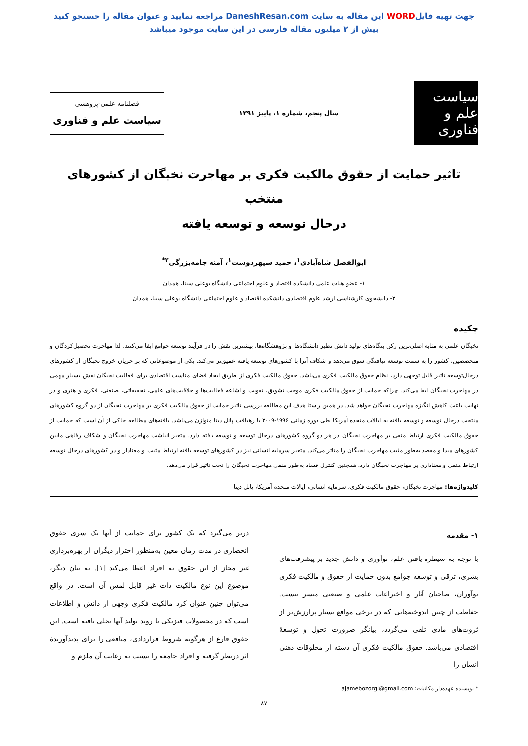جهت تهیه فایلWORD این مقاله به سایت DaneshResan.com مراجعه نمایید و عنوان مقاله را جستجو کنید
بیش از ۲ میلیون مقاله فارسی در این سایت موجود میباشد
سیاست علم و فناوری
سال پنجم، شماره ۱، پاییز ۱۳۹۱
فصلنامه علمی-پژوهشی
سیاست علم و فناوری
تاثیر حمایت از حقوق مالکیت فکری بر مهاجرت نخبگان از کشورهای منتخب
درحال توسعه و توسعه یافته
ابوالفضل شاه‌آبادی<sup>۱</sup>، حمید سپهردوست<sup>۱</sup>، آمنه جامه‌بزرگی<sup>۲*</sup>
۱- عضو هیات علمی دانشکده اقتصاد و علوم اجتماعی دانشگاه بوعلی سینا، همدان
۲- دانشجوی کارشناسی ارشد علوم اقتصادی دانشکده اقتصاد و علوم اجتماعی دانشگاه بوعلی سینا، همدان
چکیده
نخبگان علمی به مثابه اصلی‌ترین رکن بنگاه‌های تولید دانش نظیر دانشگاه‌ها و پژوهشگاه‌ها، بیشترین نقش را در فرآیند توسعه جوامع ایفا می‌کنند. لذا مهاجرت تحصیل‌کردگان و متخصصین، کشور را به سمت توسعه نیافتگی سوق می‌دهد و شکاف آنرا با کشورهای توسعه یافته عمیق‌تر می‌کند. یکی از موضوعاتی که بر جریان خروج نخبگان از کشورهای درحال‌توسعه تاثیر قابل توجهی دارد، نظام حقوق مالکیت فکری می‌باشد. حقوق مالکیت فکری از طریق ایجاد فضای مناسب اقتصادی برای فعالیت نخبگان نقش بسیار مهمی در مهاجرت نخبگان ایفا می‌کند. چراکه حمایت از حقوق مالکیت فکری موجب تشویق، تقویت و اشاعه فعالیت‌ها و خلاقیت‌های علمی، تحقیقاتی، صنعتی، فکری و هنری و در نهایت باعث کاهش انگیزه مهاجرت نخبگان خواهد شد. در همین راستا هدف این مطالعه بررسی تاثیر حمایت از حقوق مالکیت فکری بر مهاجرت نخبگان از دو گروه کشورهای منتخب درحال توسعه و توسعه یافته به ایالات متحده آمریکا طی دوره زمانی ۱۹۹۶-۲۰۰۹ با رهیافت پانل دیتا متوازن می‌باشد. یافته‌های مطالعه حاکی از آن است که حمایت از حقوق مالکیت فکری ارتباط منفی بر مهاجرت نخبگان در هر دو گروه کشورهای درحال توسعه و توسعه یافته دارد. متغیر انباشت مهاجرت نخبگان و شکاف رفاهی مابین کشورهای مبدا و مقصد به‌طور مثبت مهاجرت نخبگان را متاثر می‌کند. متغیر سرمایه انسانی نیز در کشورهای توسعه یافته ارتباط مثبت و معنادار و در کشورهای درحال توسعه ارتباط منفی و معناداری بر مهاجرت نخبگان دارد. همچنین کنترل فساد به‌طور منفی مهاجرت نخبگان را تحت تاثیر قرار می‌دهد.
کلیدواژه‌ها: مهاجرت نخبگان، حقوق مالکیت فکری، سرمایه انسانی، ایالات متحده آمریکا، پانل دیتا
۱- مقدمه
با توجه به سیطره یافتن علم، نوآوری و دانش جدید بر پیشرفت‌های بشری، ترقی و توسعه جوامع بدون حمایت از حقوق و مالکیت فکری نوآوران، صاحبان آثار و اختراعات علمی و صنعتی میسر نیست. حفاظت از چنین اندوخته‌هایی که در برخی مواقع بسیار پرارزش‌تر از ثروت‌های مادی تلقی می‌گردد، بیانگر ضرورت تحول و توسعهٔ اقتصادی می‌باشد. حقوق مالکیت فکری آن دسته از مخلوقات ذهنی انسان را
دربر می‌گیرد که یک کشور برای حمایت از آنها یک سری حقوق انحصاری در مدت زمان معین به‌منظور احتراز دیگران از بهره‌برداری غیر مجاز از این حقوق به افراد اعطا می‌کند [۱]. به بیان دیگر، موضوع این نوع مالکیت ذات غیر قابل لمس آن است. در واقع می‌توان چنین عنوان کرد مالکیت فکری وجهی از دانش و اطلاعات است که در محصولات فیزیکی یا روند تولید آنها تجلی یافته است. این حقوق فارغ از هرگونه شروط قراردادی، منافعی را برای پدیدآورندهٔ اثر درنظر گرفته و افراد جامعه را نسبت به رعایت آن ملزم و
* نویسنده عهده‌دار مکاتبات: ajamebozorgi@gmail.com
۸۷